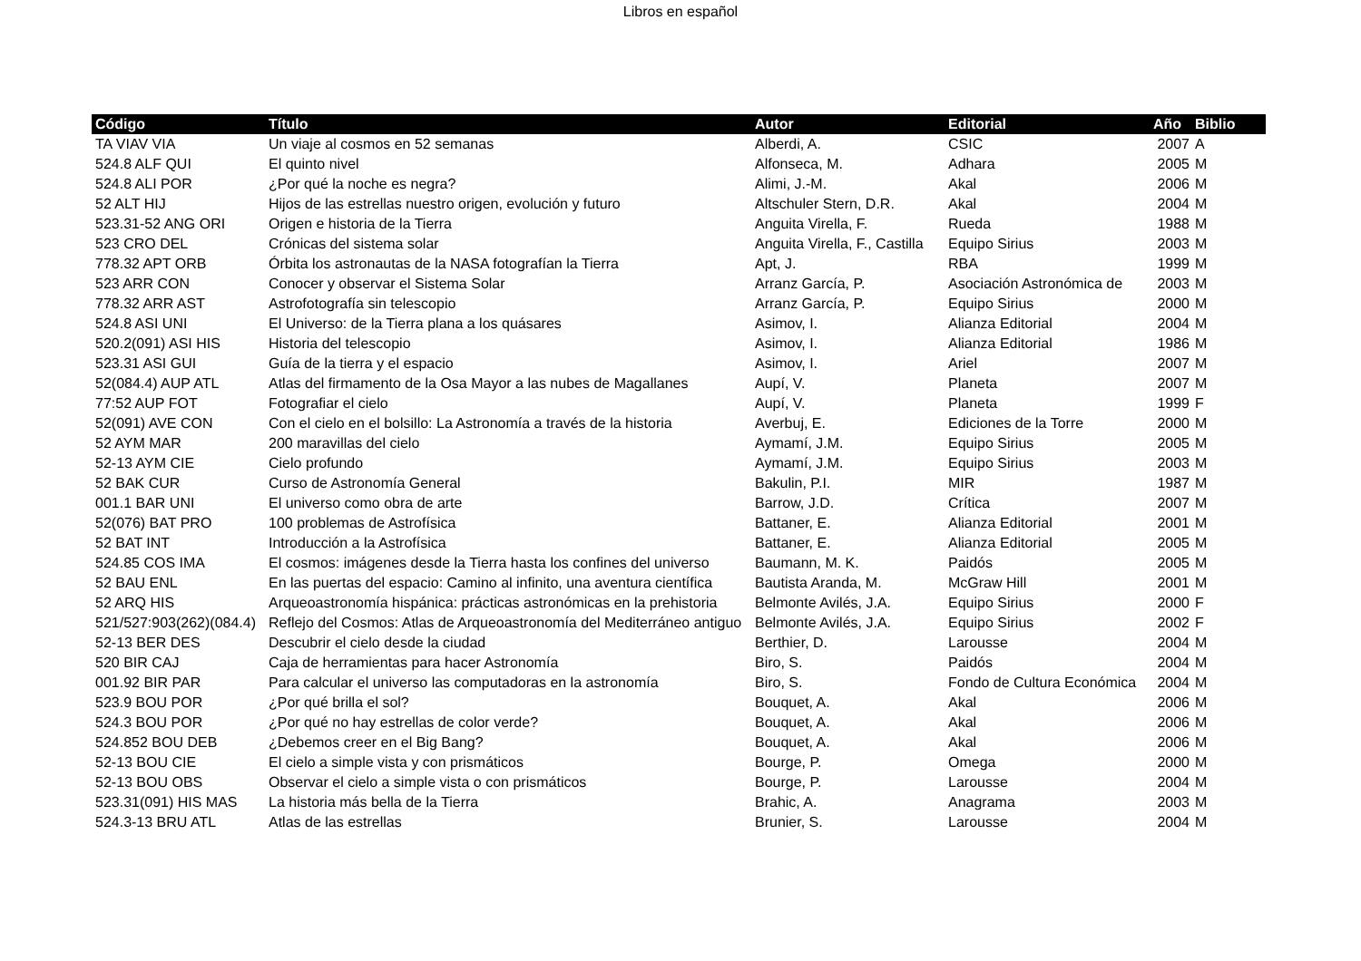Libros en español
| Código | Título | Autor | Editorial | Año | Biblio |
| --- | --- | --- | --- | --- | --- |
| TA VIAV VIA | Un viaje al cosmos en 52 semanas | Alberdi, A. | CSIC | 2007 | A |
| 524.8 ALF QUI | El quinto nivel | Alfonseca, M. | Adhara | 2005 | M |
| 524.8 ALI POR | ¿Por qué la noche es negra? | Alimi, J.-M. | Akal | 2006 | M |
| 52 ALT HIJ | Hijos de las estrellas nuestro origen, evolución y futuro | Altschuler Stern, D.R. | Akal | 2004 | M |
| 523.31-52 ANG ORI | Origen e historia de la Tierra | Anguita Virella, F. | Rueda | 1988 | M |
| 523 CRO DEL | Crónicas del sistema solar | Anguita Virella, F., Castilla | Equipo Sirius | 2003 | M |
| 778.32 APT ORB | Órbita los astronautas de la NASA fotografían la Tierra | Apt, J. | RBA | 1999 | M |
| 523 ARR CON | Conocer y observar el Sistema Solar | Arranz García, P. | Asociación Astronómica de | 2003 | M |
| 778.32 ARR AST | Astrofotografía sin telescopio | Arranz García, P. | Equipo Sirius | 2000 | M |
| 524.8 ASI UNI | El Universo: de la Tierra plana a los quásares | Asimov, I. | Alianza Editorial | 2004 | M |
| 520.2(091) ASI HIS | Historia del telescopio | Asimov, I. | Alianza Editorial | 1986 | M |
| 523.31 ASI GUI | Guía de la tierra y el espacio | Asimov, I. | Ariel | 2007 | M |
| 52(084.4) AUP ATL | Atlas del firmamento de la Osa Mayor a las nubes de Magallanes | Aupí, V. | Planeta | 2007 | M |
| 77:52 AUP FOT | Fotografiar el cielo | Aupí, V. | Planeta | 1999 | F |
| 52(091) AVE CON | Con el cielo en el bolsillo: La Astronomía a través de la historia | Averbuj, E. | Ediciones de la Torre | 2000 | M |
| 52 AYM MAR | 200 maravillas del cielo | Aymamí, J.M. | Equipo Sirius | 2005 | M |
| 52-13 AYM CIE | Cielo profundo | Aymamí, J.M. | Equipo Sirius | 2003 | M |
| 52 BAK CUR | Curso de Astronomía General | Bakulin, P.I. | MIR | 1987 | M |
| 001.1 BAR UNI | El universo como obra de arte | Barrow, J.D. | Crítica | 2007 | M |
| 52(076) BAT PRO | 100 problemas de Astrofísica | Battaner, E. | Alianza Editorial | 2001 | M |
| 52 BAT INT | Introducción a la Astrofísica | Battaner, E. | Alianza Editorial | 2005 | M |
| 524.85 COS IMA | El cosmos: imágenes desde la Tierra hasta los confines del universo | Baumann, M. K. | Paidós | 2005 | M |
| 52 BAU ENL | En las puertas del espacio: Camino al infinito, una aventura científica | Bautista Aranda, M. | McGraw Hill | 2001 | M |
| 52 ARQ HIS | Arqueoastronomía hispánica: prácticas astronómicas en la prehistoria | Belmonte Avilés, J.A. | Equipo Sirius | 2000 | F |
| 521/527:903(262)(084.4) | Reflejo del Cosmos: Atlas de Arqueoastronomía del Mediterráneo antiguo | Belmonte Avilés, J.A. | Equipo Sirius | 2002 | F |
| 52-13 BER DES | Descubrir el cielo desde la ciudad | Berthier, D. | Larousse | 2004 | M |
| 520 BIR CAJ | Caja de herramientas para hacer Astronomía | Biro, S. | Paidós | 2004 | M |
| 001.92 BIR PAR | Para calcular el universo las computadoras en la astronomía | Biro, S. | Fondo de Cultura Económica | 2004 | M |
| 523.9 BOU POR | ¿Por qué brilla el sol? | Bouquet, A. | Akal | 2006 | M |
| 524.3 BOU POR | ¿Por qué no hay estrellas de color verde? | Bouquet, A. | Akal | 2006 | M |
| 524.852 BOU DEB | ¿Debemos creer en el Big Bang? | Bouquet, A. | Akal | 2006 | M |
| 52-13 BOU CIE | El cielo a simple vista y con prismáticos | Bourge, P. | Omega | 2000 | M |
| 52-13 BOU OBS | Observar el cielo a simple vista o con prismáticos | Bourge, P. | Larousse | 2004 | M |
| 523.31(091) HIS MAS | La historia más bella de la Tierra | Brahic, A. | Anagrama | 2003 | M |
| 524.3-13 BRU ATL | Atlas de las estrellas | Brunier, S. | Larousse | 2004 | M |